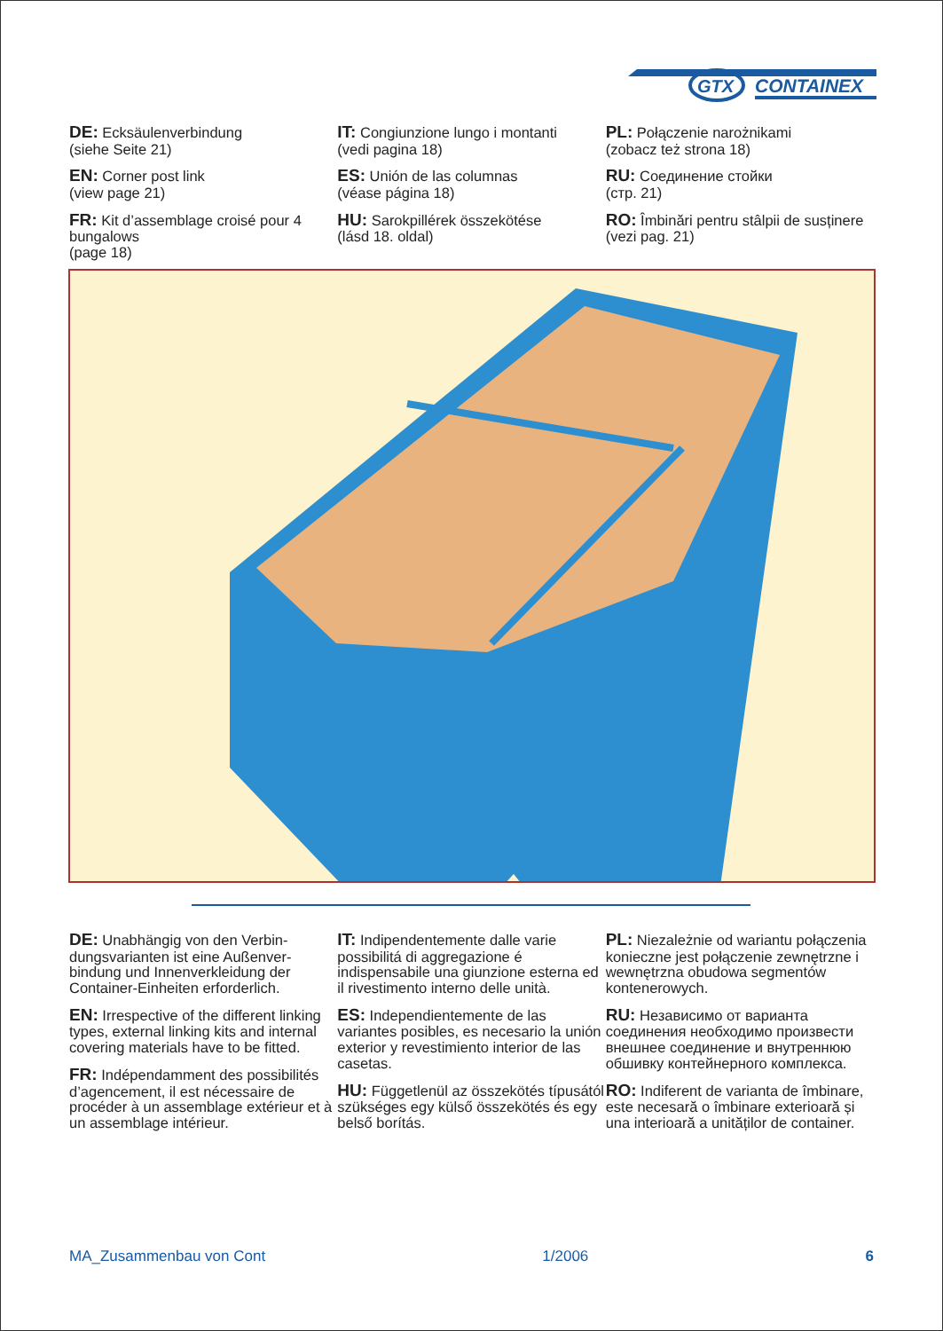GTX
CONTAINEX
DE: Ecksäulenverbindung
(siehe Seite 21)
EN: Corner post link
(view page 21)
FR: Kit d’assemblage croisé pour 4 bungalows
(page 18)
IT: Congiunzione lungo i montanti
(vedi pagina 18)
ES: Unión de las columnas
(véase página 18)
HU: Sarokpillérek összekötése
(lásd 18. oldal)
PL: Połączenie narożnikami
(zobacz też strona 18)
RU: Соединение стойки
(стр. 21)
RO: Îmbinări pentru stâlpii de susținere
(vezi pag. 21)
DE: Unabhängig von den Verbin-dungsvarianten ist eine Außenver-bindung und Innenverkleidung der Container-Einheiten erforderlich.
EN: Irrespective of the different linking types, external linking kits and internal covering materials have to be fitted.
FR: Indépendamment des possibilités d’agencement, il est nécessaire de procéder à un assemblage extérieur et à un assemblage intérieur.
IT: Indipendentemente dalle varie possibilitá di aggregazione é indispensabile una giunzione esterna ed il rivestimento interno delle unità.
ES: Independientemente de las variantes posibles, es necesario la unión exterior y revestimiento interior de las casetas.
HU: Függetlenül az összekötés típusától szükséges egy külső összekötés és egy belső borítás.
PL: Niezależnie od wariantu połączenia konieczne jest połączenie zewnętrzne i wewnętrzna obudowa segmentów kontenerowych.
RU: Независимо от варианта соединения необходимо произвести внешнее соединение и внутреннюю обшивку контейнерного комплекса.
RO: Indiferent de varianta de îmbinare, este necesară o îmbinare exterioară și una interioară a unităților de container.
MA_Zusammenbau von Cont 1/2006 6